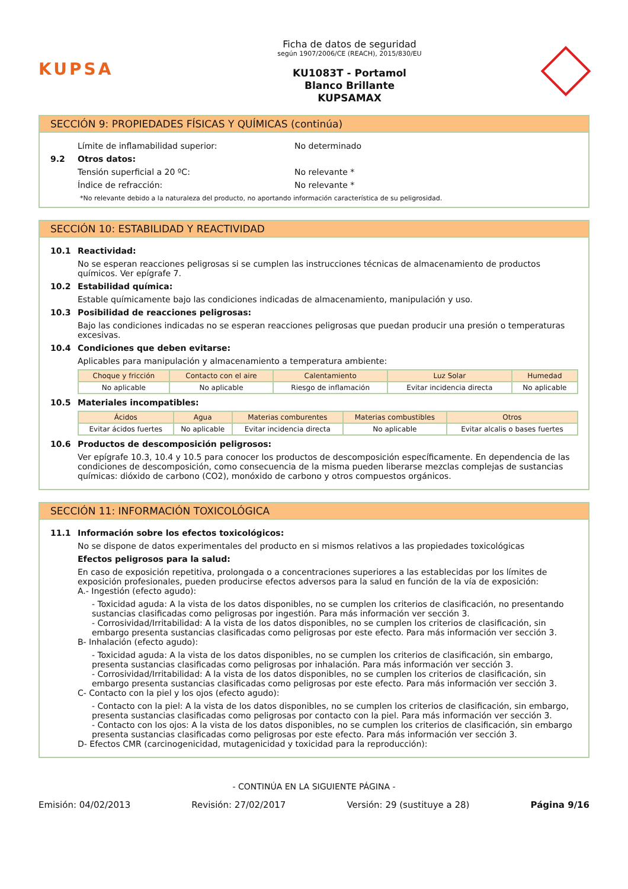KUPSA
Ficha de datos de seguridad
según 1907/2006/CE (REACH), 2015/830/EU
KU1083T - Portamol
Blanco Brillante
KUPSAMAX
SECCIÓN 9: PROPIEDADES FÍSICAS Y QUÍMICAS (continúa)
Límite de inflamabilidad superior: No determinado
9.2 Otros datos:
Tensión superficial a 20 ºC: No relevante *
Índice de refracción: No relevante *
*No relevante debido a la naturaleza del producto, no aportando información característica de su peligrosidad.
SECCIÓN 10: ESTABILIDAD Y REACTIVIDAD
10.1 Reactividad:
No se esperan reacciones peligrosas si se cumplen las instrucciones técnicas de almacenamiento de productos químicos. Ver epígrafe 7.
10.2 Estabilidad química:
Estable químicamente bajo las condiciones indicadas de almacenamiento, manipulación y uso.
10.3 Posibilidad de reacciones peligrosas:
Bajo las condiciones indicadas no se esperan reacciones peligrosas que puedan producir una presión o temperaturas excesivas.
10.4 Condiciones que deben evitarse:
Aplicables para manipulación y almacenamiento a temperatura ambiente:
| Choque y fricción | Contacto con el aire | Calentamiento | Luz Solar | Humedad |
| --- | --- | --- | --- | --- |
| No aplicable | No aplicable | Riesgo de inflamación | Evitar incidencia directa | No aplicable |
10.5 Materiales incompatibles:
| Ácidos | Agua | Materias comburentes | Materias combustibles | Otros |
| --- | --- | --- | --- | --- |
| Evitar ácidos fuertes | No aplicable | Evitar incidencia directa | No aplicable | Evitar alcalis o bases fuertes |
10.6 Productos de descomposición peligrosos:
Ver epígrafe 10.3, 10.4 y 10.5 para conocer los productos de descomposición específicamente. En dependencia de las condiciones de descomposición, como consecuencia de la misma pueden liberarse mezclas complejas de sustancias químicas: dióxido de carbono (CO2), monóxido de carbono y otros compuestos orgánicos.
SECCIÓN 11: INFORMACIÓN TOXICOLÓGICA
11.1 Información sobre los efectos toxicológicos:
No se dispone de datos experimentales del producto en si mismos relativos a las propiedades toxicológicas
Efectos peligrosos para la salud:
En caso de exposición repetitiva, prolongada o a concentraciones superiores a las establecidas por los límites de exposición profesionales, pueden producirse efectos adversos para la salud en función de la vía de exposición:
A.- Ingestión (efecto agudo):
- Toxicidad aguda: A la vista de los datos disponibles, no se cumplen los criterios de clasificación, no presentando sustancias clasificadas como peligrosas por ingestión. Para más información ver sección 3.
- Corrosividad/Irritabilidad: A la vista de los datos disponibles, no se cumplen los criterios de clasificación, sin embargo presenta sustancias clasificadas como peligrosas por este efecto. Para más información ver sección 3.
B- Inhalación (efecto agudo):
- Toxicidad aguda: A la vista de los datos disponibles, no se cumplen los criterios de clasificación, sin embargo, presenta sustancias clasificadas como peligrosas por inhalación. Para más información ver sección 3.
- Corrosividad/Irritabilidad: A la vista de los datos disponibles, no se cumplen los criterios de clasificación, sin embargo presenta sustancias clasificadas como peligrosas por este efecto. Para más información ver sección 3.
C- Contacto con la piel y los ojos (efecto agudo):
- Contacto con la piel: A la vista de los datos disponibles, no se cumplen los criterios de clasificación, sin embargo, presenta sustancias clasificadas como peligrosas por contacto con la piel. Para más información ver sección 3.
- Contacto con los ojos: A la vista de los datos disponibles, no se cumplen los criterios de clasificación, sin embargo presenta sustancias clasificadas como peligrosas por este efecto. Para más información ver sección 3.
D- Efectos CMR (carcinogenicidad, mutagenicidad y toxicidad para la reproducción):
- CONTINÚA EN LA SIGUIENTE PÁGINA -
Emisión: 04/02/2013 Revisión: 27/02/2017 Versión: 29 (sustituye a 28) Página 9/16